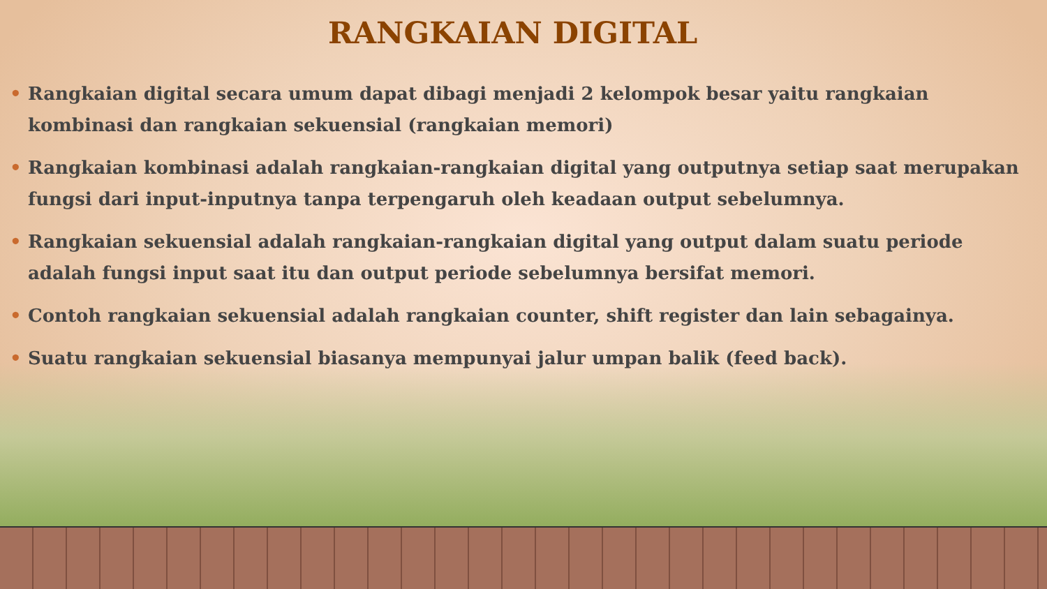RANGKAIAN DIGITAL
• Rangkaian digital secara umum dapat dibagi menjadi 2 kelompok besar yaitu rangkaian kombinasi dan rangkaian sekuensial (rangkaian memori)
• Rangkaian kombinasi adalah rangkaian-rangkaian digital yang outputnya setiap saat merupakan fungsi dari input-inputnya tanpa terpengaruh oleh keadaan output sebelumnya.
• Rangkaian sekuensial adalah rangkaian-rangkaian digital yang output dalam suatu periode adalah fungsi input saat itu dan output periode sebelumnya bersifat memori.
• Contoh rangkaian sekuensial adalah rangkaian counter, shift register dan lain sebagainya.
• Suatu rangkaian sekuensial biasanya mempunyai jalur umpan balik (feed back).